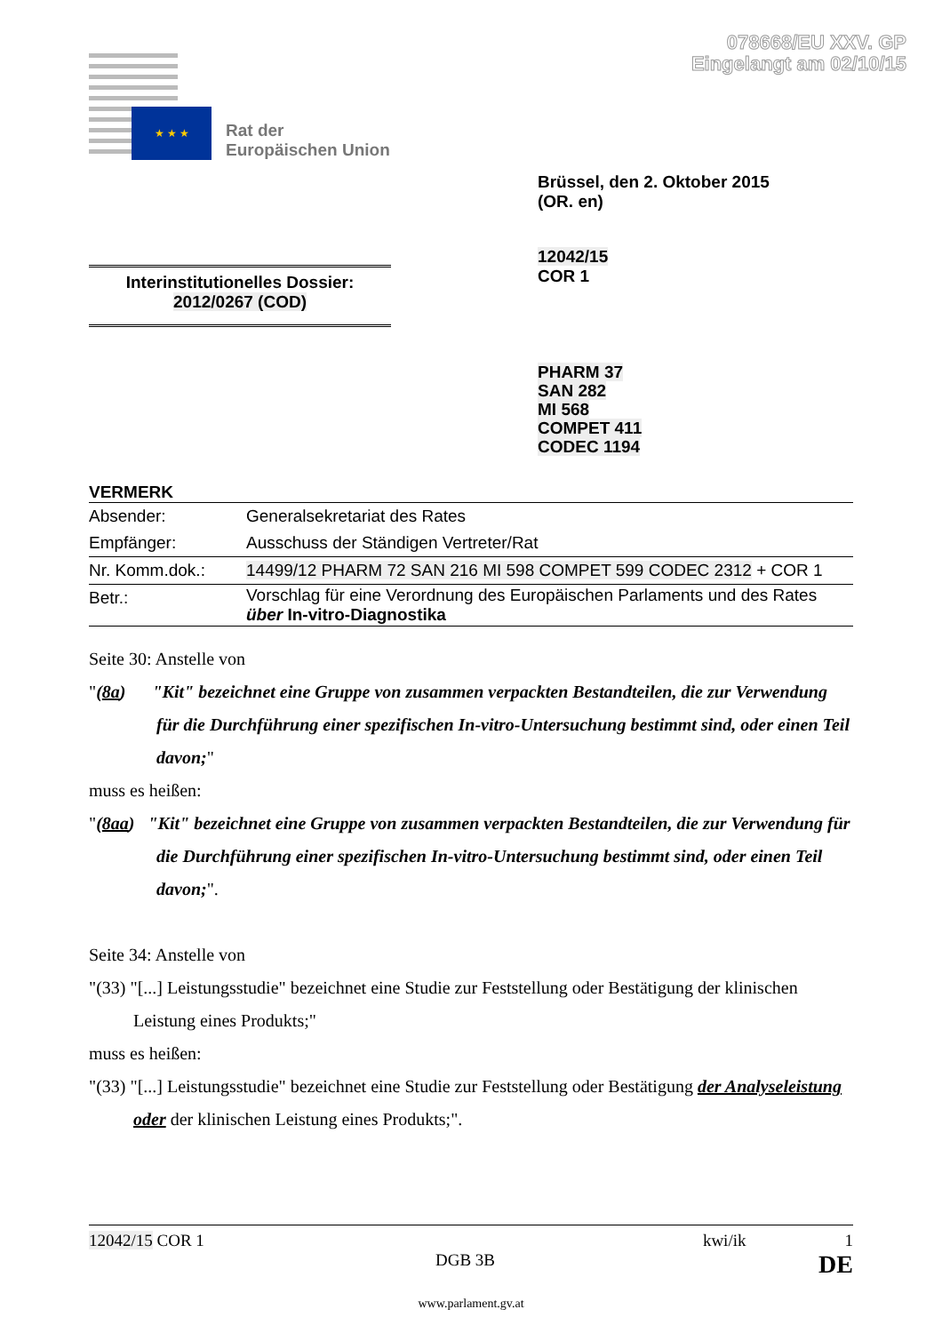078668/EU XXV. GP
Eingelangt am 02/10/15
★ ★ ★
Rat der
Europäischen Union
Brüssel, den 2. Oktober 2015
(OR. en)
Interinstitutionelles Dossier:
2012/0267 (COD)
12042/15
COR 1
PHARM 37
SAN 282
MI 568
COMPET 411
CODEC 1194
VERMERK
| Absender: | Generalsekretariat des Rates |
| Empfänger: | Ausschuss der Ständigen Vertreter/Rat |
| Nr. Komm.dok.: | 14499/12 PHARM 72 SAN 216 MI 598 COMPET 599 CODEC 2312 + COR 1 |
| Betr.: | Vorschlag für eine Verordnung des Europäischen Parlaments und des Rates über In-vitro-Diagnostika |
Seite 30: Anstelle von
"(8a) "Kit" bezeichnet eine Gruppe von zusammen verpackten Bestandteilen, die zur Verwendung für die Durchführung einer spezifischen In-vitro-Untersuchung bestimmt sind, oder einen Teil davon;"
muss es heißen:
"(8aa) "Kit" bezeichnet eine Gruppe von zusammen verpackten Bestandteilen, die zur Verwendung für die Durchführung einer spezifischen In-vitro-Untersuchung bestimmt sind, oder einen Teil davon;".
Seite 34: Anstelle von
"(33) "[...] Leistungsstudie" bezeichnet eine Studie zur Feststellung oder Bestätigung der klinischen Leistung eines Produkts;"
muss es heißen:
"(33) "[...] Leistungsstudie" bezeichnet eine Studie zur Feststellung oder Bestätigung der Analyseleistung oder der klinischen Leistung eines Produkts;".
12042/15 COR 1 kwi/ik 1
DGB 3B DE
www.parlament.gv.at